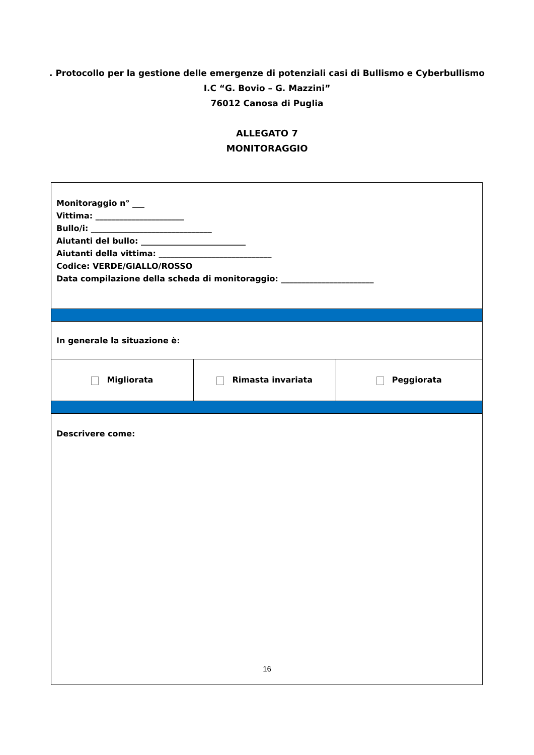. Protocollo per la gestione delle emergenze di potenziali casi di Bullismo e Cyberbullismo
I.C “G. Bovio – G. Mazzini”
76012 Canosa di Puglia
ALLEGATO 7
MONITORAGGIO
| Monitoraggio n° ___ Vittima: ______________________ Bullo/i: ______________________________ Aiutanti del bullo: __________________________ Aiutanti della vittima: ____________________________ Codice: VERDE/GIALLO/ROSSO Data compilazione della scheda di monitoraggio: _______________________ | | |
| In generale la situazione è: | | |
| Migliorata | Rimasta invariata | Peggiorata |
| Descrivere come: | | |
16